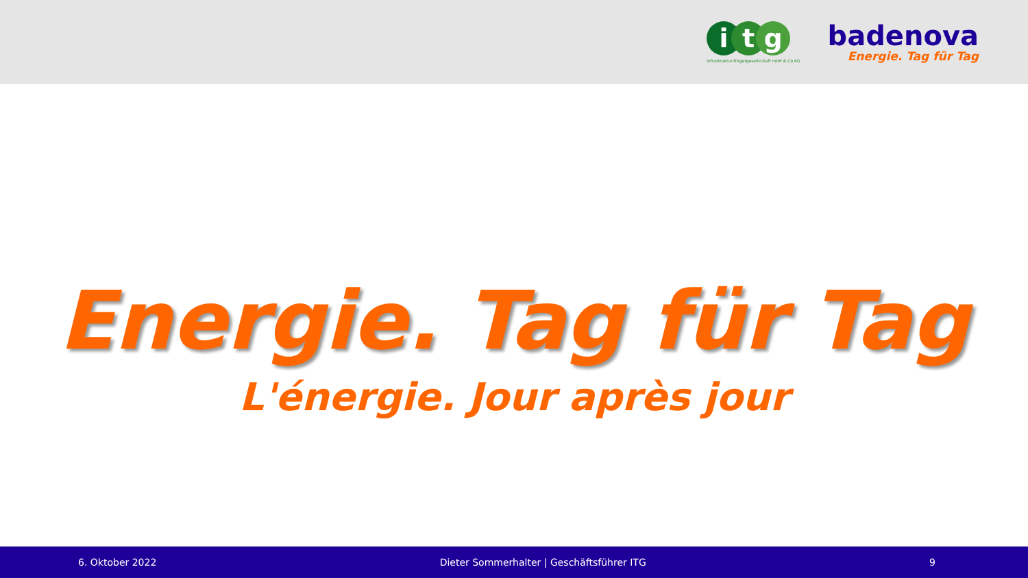i t g
Infrastruktur-Trägergesellschaft mbH & Co KG
badenova
Energie. Tag für Tag
Energie. Tag für Tag
L'énergie. Jour après jour
6. Oktober 2022 Dieter Sommerhalter | Geschäftsführer ITG 9